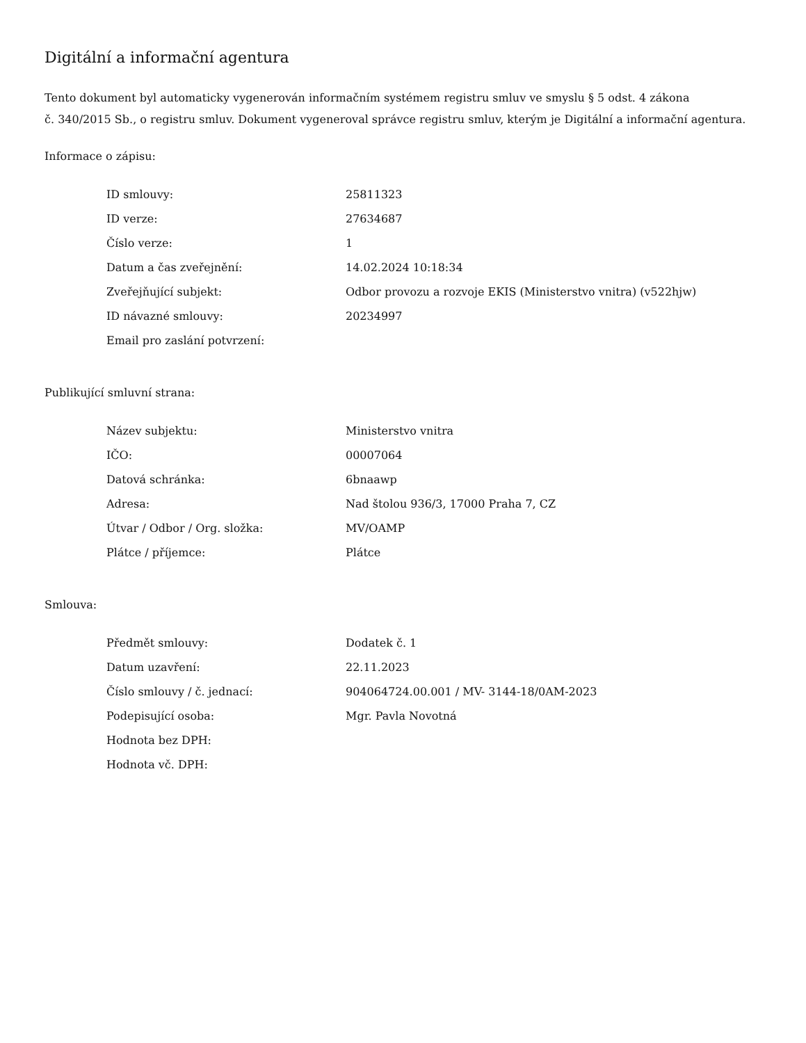Digitální a informační agentura
Tento dokument byl automaticky vygenerován informačním systémem registru smluv ve smyslu § 5 odst. 4 zákona
č. 340/2015 Sb., o registru smluv. Dokument vygeneroval správce registru smluv, kterým je Digitální a informační agentura.
Informace o zápisu:
| ID smlouvy: | 25811323 |
| ID verze: | 27634687 |
| Číslo verze: | 1 |
| Datum a čas zveřejnění: | 14.02.2024 10:18:34 |
| Zveřejňující subjekt: | Odbor provozu a rozvoje EKIS (Ministerstvo vnitra) (v522hjw) |
| ID návazné smlouvy: | 20234997 |
| Email pro zaslání potvrzení: | |
Publikující smluvní strana:
| Název subjektu: | Ministerstvo vnitra |
| IČO: | 00007064 |
| Datová schránka: | 6bnaawp |
| Adresa: | Nad štolou 936/3, 17000 Praha 7, CZ |
| Útvar / Odbor / Org. složka: | MV/OAMP |
| Plátce / příjemce: | Plátce |
Smlouva:
| Předmět smlouvy: | Dodatek č. 1 |
| Datum uzavření: | 22.11.2023 |
| Číslo smlouvy / č. jednací: | 904064724.00.001 / MV- 3144-18/0AM-2023 |
| Podepisující osoba: | Mgr. Pavla Novotná |
| Hodnota bez DPH: | |
| Hodnota vč. DPH: | |